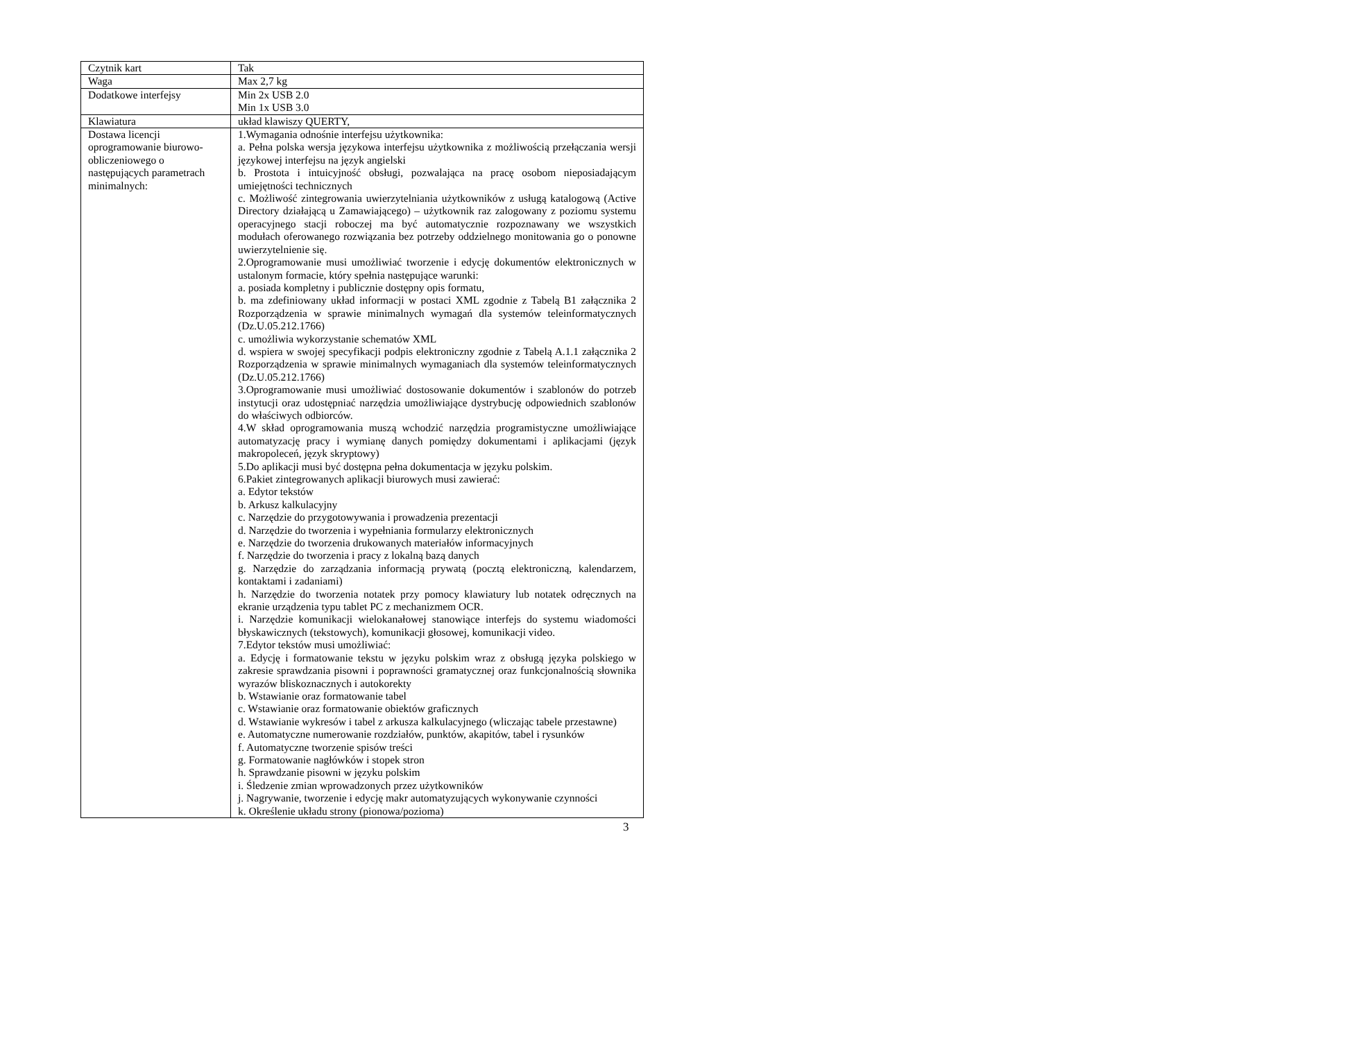| Czytnik kart | Tak |
| Waga | Max 2,7 kg |
| Dodatkowe interfejsy | Min 2x USB 2.0 Min 1x USB 3.0 |
| Klawiatura | układ klawiszy QUERTY, |
| Dostawa licencji oprogramowanie biurowo-obliczeniowego o następujących parametrach minimalnych: | 1.Wymagania odnośnie interfejsu użytkownika: a. Pełna polska wersja językowa interfejsu użytkownika z możliwością przełączania wersji językowej interfejsu na język angielski b. Prostota i intuicyjność obsługi, pozwalająca na pracę osobom nieposiadającym umiejętności technicznych c. Możliwość zintegrowania uwierzytelniania użytkowników z usługą katalogową (Active Directory działającą u Zamawiającego) – użytkownik raz zalogowany z poziomu systemu operacyjnego stacji roboczej ma być automatycznie rozpoznawany we wszystkich modułach oferowanego rozwiązania bez potrzeby oddzielnego monitowania go o ponowne uwierzytelnienie się. 2.Oprogramowanie musi umożliwiać tworzenie i edycję dokumentów elektronicznych w ustalonym formacie, który spełnia następujące warunki: a. posiada kompletny i publicznie dostępny opis formatu, b. ma zdefiniowany układ informacji w postaci XML zgodnie z Tabelą B1 załącznika 2 Rozporządzenia w sprawie minimalnych wymagań dla systemów teleinformatycznych (Dz.U.05.212.1766) c. umożliwia wykorzystanie schematów XML d. wspiera w swojej specyfikacji podpis elektroniczny zgodnie z Tabelą A.1.1 załącznika 2 Rozporządzenia w sprawie minimalnych wymaganiach dla systemów teleinformatycznych (Dz.U.05.212.1766) 3.Oprogramowanie musi umożliwiać dostosowanie dokumentów i szablonów do potrzeb instytucji oraz udostępniać narzędzia umożliwiające dystrybucję odpowiednich szablonów do właściwych odbiorców. 4.W skład oprogramowania muszą wchodzić narzędzia programistyczne umożliwiające automatyzację pracy i wymianę danych pomiędzy dokumentami i aplikacjami (język makropoleceń, język skryptowy) 5.Do aplikacji musi być dostępna pełna dokumentacja w języku polskim. 6.Pakiet zintegrowanych aplikacji biurowych musi zawierać: a. Edytor tekstów b. Arkusz kalkulacyjny c. Narzędzie do przygotowywania i prowadzenia prezentacji d. Narzędzie do tworzenia i wypełniania formularzy elektronicznych e. Narzędzie do tworzenia drukowanych materiałów informacyjnych f. Narzędzie do tworzenia i pracy z lokalną bazą danych g. Narzędzie do zarządzania informacją prywatą (pocztą elektroniczną, kalendarzem, kontaktami i zadaniami) h. Narzędzie do tworzenia notatek przy pomocy klawiatury lub notatek odręcznych na ekranie urządzenia typu tablet PC z mechanizmem OCR. i. Narzędzie komunikacji wielokanałowej stanowiące interfejs do systemu wiadomości błyskawicznych (tekstowych), komunikacji głosowej, komunikacji video. 7.Edytor tekstów musi umożliwiać: a. Edycję i formatowanie tekstu w języku polskim wraz z obsługą języka polskiego w zakresie sprawdzania pisowni i poprawności gramatycznej oraz funkcjonalnością słownika wyrazów bliskoznacznych i autokorekty b. Wstawianie oraz formatowanie tabel c. Wstawianie oraz formatowanie obiektów graficznych d. Wstawianie wykresów i tabel z arkusza kalkulacyjnego (wliczając tabele przestawne) e. Automatyczne numerowanie rozdziałów, punktów, akapitów, tabel i rysunków f. Automatyczne tworzenie spisów treści g. Formatowanie nagłówków i stopek stron h. Sprawdzanie pisowni w języku polskim i. Śledzenie zmian wprowadzonych przez użytkowników j. Nagrywanie, tworzenie i edycję makr automatyzujących wykonywanie czynności k. Określenie układu strony (pionowa/pozioma) |
3